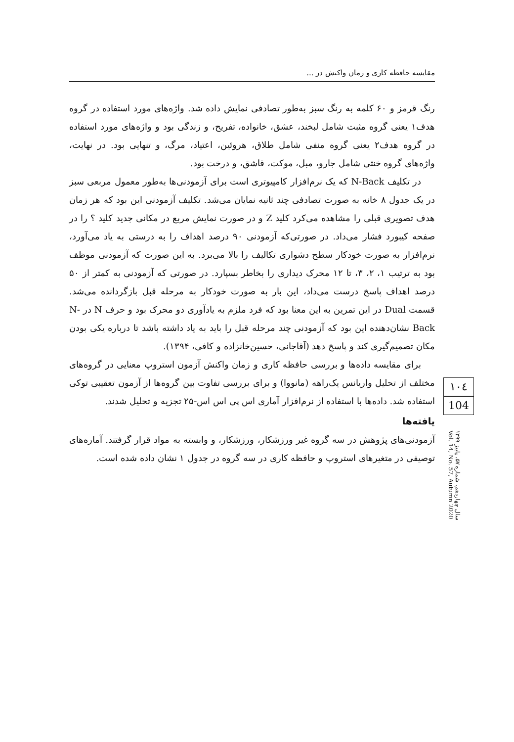مقایسه حافظه کاری و زمان واکنش در ...
رنگ قرمز و ۶۰ کلمه به رنگ سبز به‌طور تصادفی نمایش داده شد. واژه‌های مورد استفاده در گروه هدف۱ یعنی گروه مثبت شامل لبخند، عشق، خانواده، تفریح، و زندگی بود و واژه‌های مورد استفاده در گروه هدف۲ یعنی گروه منفی شامل طلاق، هروئین، اعتیاد، مرگ، و تنهایی بود. در نهایت، واژه‌های گروه خنثی شامل جارو، مبل، موکت، قاشق، و درخت بود.
در تکلیف N-Back که یک نرم‌افزار کامپیوتری است برای آزمودنی‌ها به‌طور معمول مربعی سبز در یک جدول ۸ خانه به صورت تصادفی چند ثانیه نمایان می‌شد. تکلیف آزمودنی این بود که هر زمان هدف تصویری قبلی را مشاهده می‌کرد کلید Z و در صورت نمایش مربع در مکانی جدید کلید ؟ را در صفحه کیبورد فشار می‌داد. در صورتی‌که آزمودنی ۹۰ درصد اهداف را به درستی به یاد می‌آورد، نرم‌افزار به صورت خودکار سطح دشواری تکالیف را بالا می‌برد. به این صورت که آزمودنی موظف بود به ترتیب ۱، ۲، ۳، تا ۱۲ محرک دیداری را بخاطر بسپارد. در صورتی که آزمودنی به کمتر از ۵۰ درصد اهداف پاسخ درست می‌داد، این بار به صورت خودکار به مرحله قبل بازگردانده می‌شد. قسمت Dual در این تمرین به این معنا بود که فرد ملزم به یادآوری دو محرک بود و حرف N در N-Back نشان‌دهنده این بود که آزمودنی چند مرحله قبل را باید به یاد داشته باشد تا درباره یکی بودن مکان تصمیم‌گیری کند و پاسخ دهد (آقاجانی، حسین‌خانزاده و کافی، ۱۳۹۴).
برای مقایسه داده‌ها و بررسی حافظه کاری و زمان واکنش آزمون استروپ معنایی در گروه‌های مختلف از تحلیل واریانس یک‌راهه (مانووا) و برای بررسی تفاوت بین گروه‌ها از آزمون تعقیبی توکی استفاده شد. داده‌ها با استفاده از نرم‌افزار آماری اس پی اس اس-۲۵ تجزیه و تحلیل شدند.
یافته‌ها
آزمودنی‌های پژوهش در سه گروه غیر ورزشکار، ورزشکار، و وابسته به مواد قرار گرفتند. آماره‌های توصیفی در متغیرهای استروپ و حافظه کاری در سه گروه در جدول ۱ نشان داده شده است.
۱۰٤
104
سال چهاردهم، شماره ۵۷، پاییز ۱۳۹۹
Vol. 14, No. 57, Autumn 2020